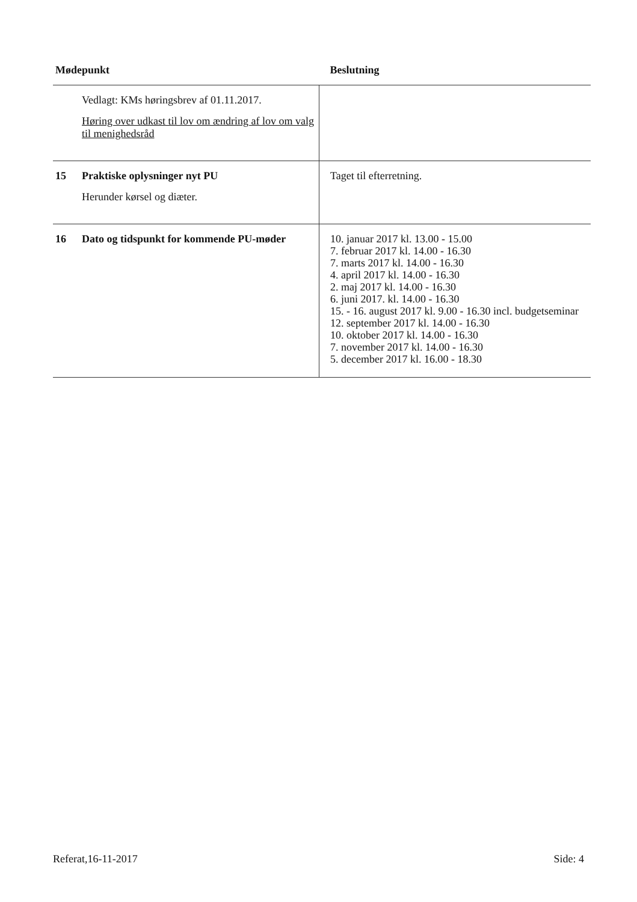| Mødepunkt | | Beslutning |
| --- | --- | --- |
| | Vedlagt: KMs høringsbrev af 01.11.2017. Høring over udkast til lov om ændring af lov om valg til menighedsråd | |
| 15 | Praktiske oplysninger nyt PU Herunder kørsel og diæter. | Taget til efterretning. |
| 16 | Dato og tidspunkt for kommende PU-møder | 10. januar 2017 kl. 13.00 - 15.00 7. februar 2017 kl. 14.00 - 16.30 7. marts 2017 kl. 14.00 - 16.30 4. april 2017 kl. 14.00 - 16.30 2. maj 2017 kl. 14.00 - 16.30 6. juni 2017. kl. 14.00 - 16.30 15. - 16. august 2017 kl. 9.00 - 16.30 incl. budgetseminar 12. september 2017 kl. 14.00 - 16.30 10. oktober 2017 kl. 14.00 - 16.30 7. november 2017 kl. 14.00 - 16.30 5. december 2017 kl. 16.00 - 18.30 |
Referat,16-11-2017 Side: 4